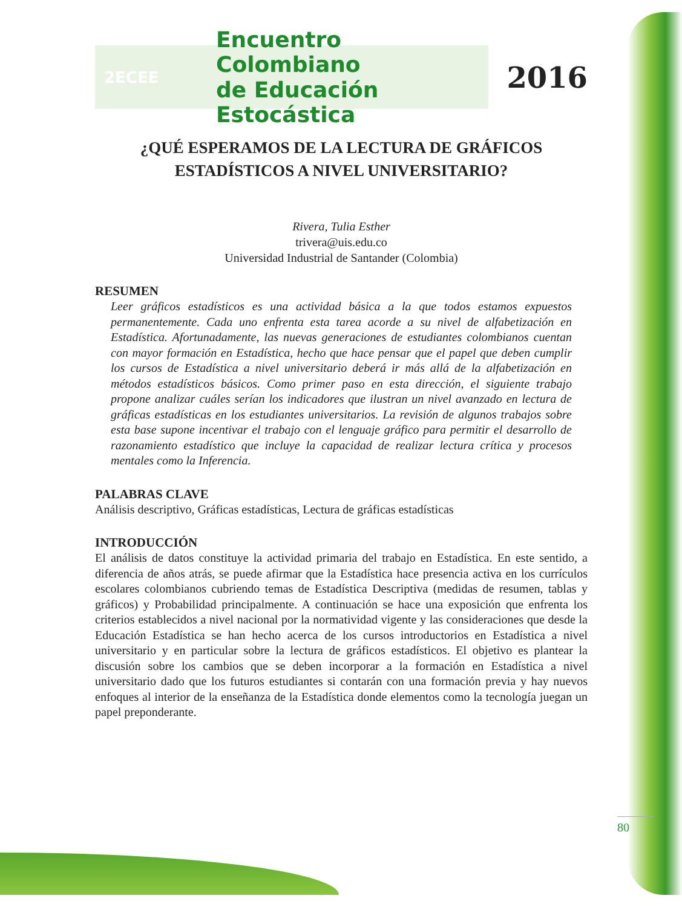2ECEE
Encuentro Colombiano
de Educación Estocástica
2016
¿QUÉ ESPERAMOS DE LA LECTURA DE GRÁFICOS
ESTADÍSTICOS A NIVEL UNIVERSITARIO?
Rivera, Tulia Esther
trivera@uis.edu.co
Universidad Industrial de Santander (Colombia)
RESUMEN
Leer gráficos estadísticos es una actividad básica a la que todos estamos expuestos permanentemente. Cada uno enfrenta esta tarea acorde a su nivel de alfabetización en Estadística. Afortunadamente, las nuevas generaciones de estudiantes colombianos cuentan con mayor formación en Estadística, hecho que hace pensar que el papel que deben cumplir los cursos de Estadística a nivel universitario deberá ir más allá de la alfabetización en métodos estadísticos básicos. Como primer paso en esta dirección, el siguiente trabajo propone analizar cuáles serían los indicadores que ilustran un nivel avanzado en lectura de gráficas estadísticas en los estudiantes universitarios. La revisión de algunos trabajos sobre esta base supone incentivar el trabajo con el lenguaje gráfico para permitir el desarrollo de razonamiento estadístico que incluye la capacidad de realizar lectura crítica y procesos mentales como la Inferencia.
PALABRAS CLAVE
Análisis descriptivo, Gráficas estadísticas, Lectura de gráficas estadísticas
INTRODUCCIÓN
El análisis de datos constituye la actividad primaria del trabajo en Estadística. En este sentido, a diferencia de años atrás, se puede afirmar que la Estadística hace presencia activa en los currículos escolares colombianos cubriendo temas de Estadística Descriptiva (medidas de resumen, tablas y gráficos) y Probabilidad principalmente. A continuación se hace una exposición que enfrenta los criterios establecidos a nivel nacional por la normatividad vigente y las consideraciones que desde la Educación Estadística se han hecho acerca de los cursos introductorios en Estadística a nivel universitario y en particular sobre la lectura de gráficos estadísticos. El objetivo es plantear la discusión sobre los cambios que se deben incorporar a la formación en Estadística a nivel universitario dado que los futuros estudiantes si contarán con una formación previa y hay nuevos enfoques al interior de la enseñanza de la Estadística donde elementos como la tecnología juegan un papel preponderante.
80